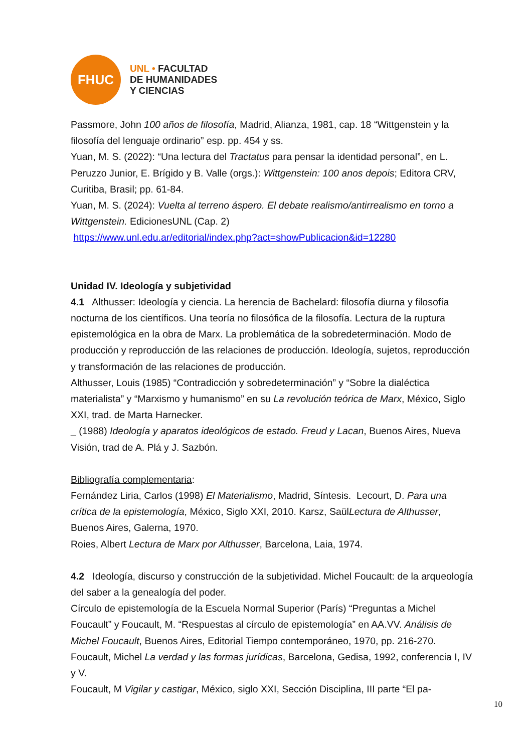FHUC
UNL • FACULTAD
DE HUMANIDADES
Y CIENCIAS
Passmore, John 100 años de filosofía, Madrid, Alianza, 1981, cap. 18 “Wittgenstein y la filosofía del lenguaje ordinario” esp. pp. 454 y ss.
Yuan, M. S. (2022): “Una lectura del Tractatus para pensar la identidad personal”, en L. Peruzzo Junior, E. Brígido y B. Valle (orgs.): Wittgenstein: 100 anos depois; Editora CRV, Curitiba, Brasil; pp. 61-84.
Yuan, M. S. (2024): Vuelta al terreno áspero. El debate realismo/antirrealismo en torno a Wittgenstein. EdicionesUNL (Cap. 2)
https://www.unl.edu.ar/editorial/index.php?act=showPublicacion&id=12280
Unidad IV. Ideología y subjetividad
4.1 Althusser: Ideología y ciencia. La herencia de Bachelard: filosofía diurna y filosofía nocturna de los científicos. Una teoría no filosófica de la filosofía. Lectura de la ruptura epistemológica en la obra de Marx. La problemática de la sobredeterminación. Modo de producción y reproducción de las relaciones de producción. Ideología, sujetos, reproducción y transformación de las relaciones de producción.
Althusser, Louis (1985) “Contradicción y sobredeterminación” y “Sobre la dialéctica materialista” y “Marxismo y humanismo” en su La revolución teórica de Marx, México, Siglo XXI, trad. de Marta Harnecker.
_ (1988) Ideología y aparatos ideológicos de estado. Freud y Lacan, Buenos Aires, Nueva Visión, trad de A. Plá y J. Sazbón.
Bibliografía complementaria:
Fernández Liria, Carlos (1998) El Materialismo, Madrid, Síntesis. Lecourt, D. Para una crítica de la epistemología, México, Siglo XXI, 2010. Karsz, SaülLectura de Althusser, Buenos Aires, Galerna, 1970.
Roies, Albert Lectura de Marx por Althusser, Barcelona, Laia, 1974.
4.2 Ideología, discurso y construcción de la subjetividad. Michel Foucault: de la arqueología del saber a la genealogía del poder.
Círculo de epistemología de la Escuela Normal Superior (París) “Preguntas a Michel Foucault” y Foucault, M. “Respuestas al círculo de epistemología” en AA.VV. Análisis de Michel Foucault, Buenos Aires, Editorial Tiempo contemporáneo, 1970, pp. 216-270.
Foucault, Michel La verdad y las formas jurídicas, Barcelona, Gedisa, 1992, conferencia I, IV y V.
Foucault, M Vigilar y castigar, México, siglo XXI, Sección Disciplina, III parte “El pa-
10